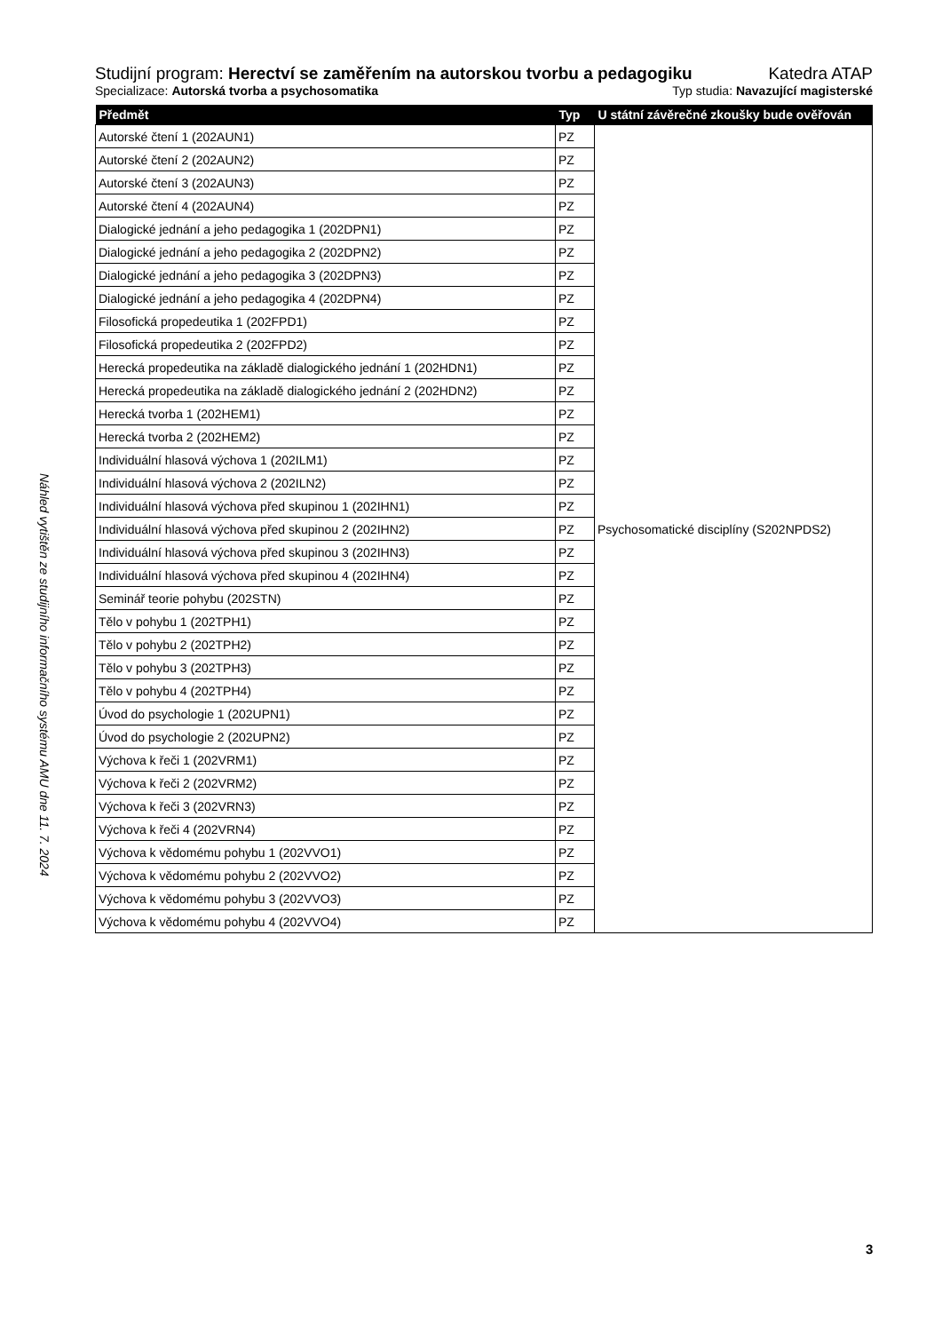Náhled vytištěn ze studijního informačního systému AMU dne 11. 7. 2024
Studijní program: Herectví se zaměřením na autorskou tvorbu a pedagogiku Katedra ATAP
Specializace: Autorská tvorba a psychosomatika Typ studia: Navazující magisterské
| Předmět | Typ | U státní závěrečné zkoušky bude ověřován |
| --- | --- | --- |
| Autorské čtení 1 (202AUN1) | PZ | Psychosomatické disciplíny (S202NPDS2) |
| Autorské čtení 2 (202AUN2) | PZ | |
| Autorské čtení 3 (202AUN3) | PZ | |
| Autorské čtení 4 (202AUN4) | PZ | |
| Dialogické jednání a jeho pedagogika 1 (202DPN1) | PZ | |
| Dialogické jednání a jeho pedagogika 2 (202DPN2) | PZ | |
| Dialogické jednání a jeho pedagogika 3 (202DPN3) | PZ | |
| Dialogické jednání a jeho pedagogika 4 (202DPN4) | PZ | |
| Filosofická propedeutika 1 (202FPD1) | PZ | |
| Filosofická propedeutika 2 (202FPD2) | PZ | |
| Herecká propedeutika na základě dialogického jednání 1 (202HDN1) | PZ | |
| Herecká propedeutika na základě dialogického jednání 2 (202HDN2) | PZ | |
| Herecká tvorba 1 (202HEM1) | PZ | |
| Herecká tvorba 2 (202HEM2) | PZ | |
| Individuální hlasová výchova 1 (202ILM1) | PZ | |
| Individuální hlasová výchova 2 (202ILN2) | PZ | |
| Individuální hlasová výchova před skupinou 1 (202IHN1) | PZ | |
| Individuální hlasová výchova před skupinou 2 (202IHN2) | PZ | |
| Individuální hlasová výchova před skupinou 3 (202IHN3) | PZ | |
| Individuální hlasová výchova před skupinou 4 (202IHN4) | PZ | |
| Seminář teorie pohybu (202STN) | PZ | |
| Tělo v pohybu 1 (202TPH1) | PZ | |
| Tělo v pohybu 2 (202TPH2) | PZ | |
| Tělo v pohybu 3 (202TPH3) | PZ | |
| Tělo v pohybu 4 (202TPH4) | PZ | |
| Úvod do psychologie 1 (202UPN1) | PZ | |
| Úvod do psychologie 2 (202UPN2) | PZ | |
| Výchova k řeči 1 (202VRM1) | PZ | |
| Výchova k řeči 2 (202VRM2) | PZ | |
| Výchova k řeči 3 (202VRN3) | PZ | |
| Výchova k řeči 4 (202VRN4) | PZ | |
| Výchova k vědomému pohybu 1 (202VVO1) | PZ | |
| Výchova k vědomému pohybu 2 (202VVO2) | PZ | |
| Výchova k vědomému pohybu 3 (202VVO3) | PZ | |
| Výchova k vědomému pohybu 4 (202VVO4) | PZ | |
3